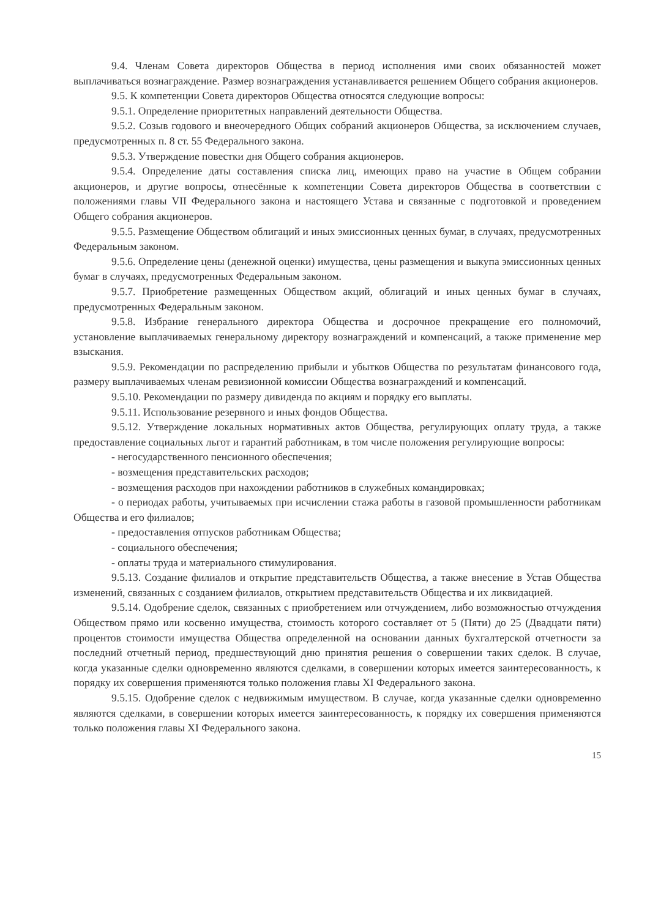9.4. Членам Совета директоров Общества в период исполнения ими своих обязанностей может выплачиваться вознаграждение. Размер вознаграждения устанавливается решением Общего собрания акционеров.
9.5. К компетенции Совета директоров Общества относятся следующие вопросы:
9.5.1. Определение приоритетных направлений деятельности Общества.
9.5.2. Созыв годового и внеочередного Общих собраний акционеров Общества, за исключением случаев, предусмотренных п. 8 ст. 55 Федерального закона.
9.5.3. Утверждение повестки дня Общего собрания акционеров.
9.5.4. Определение даты составления списка лиц, имеющих право на участие в Общем собрании акционеров, и другие вопросы, отнесённые к компетенции Совета директоров Общества в соответствии с положениями главы VII Федерального закона и настоящего Устава и связанные с подготовкой и проведением Общего собрания акционеров.
9.5.5. Размещение Обществом облигаций и иных эмиссионных ценных бумаг, в случаях, предусмотренных Федеральным законом.
9.5.6. Определение цены (денежной оценки) имущества, цены размещения и выкупа эмиссионных ценных бумаг в случаях, предусмотренных Федеральным законом.
9.5.7. Приобретение размещенных Обществом акций, облигаций и иных ценных бумаг в случаях, предусмотренных Федеральным законом.
9.5.8. Избрание генерального директора Общества и досрочное прекращение его полномочий, установление выплачиваемых генеральному директору вознаграждений и компенсаций, а также применение мер взыскания.
9.5.9. Рекомендации по распределению прибыли и убытков Общества по результатам финансового года, размеру выплачиваемых членам ревизионной комиссии Общества вознаграждений и компенсаций.
9.5.10. Рекомендации по размеру дивиденда по акциям и порядку его выплаты.
9.5.11. Использование резервного и иных фондов Общества.
9.5.12. Утверждение локальных нормативных актов Общества, регулирующих оплату труда, а также предоставление социальных льгот и гарантий работникам, в том числе положения регулирующие вопросы:
- негосударственного пенсионного обеспечения;
- возмещения представительских расходов;
- возмещения расходов при нахождении работников в служебных командировках;
- о периодах работы, учитываемых при исчислении стажа работы в газовой промышленности работникам Общества и его филиалов;
- предоставления отпусков работникам Общества;
- социального обеспечения;
- оплаты труда и материального стимулирования.
9.5.13. Создание филиалов и открытие представительств Общества, а также внесение в Устав Общества изменений, связанных с созданием филиалов, открытием представительств Общества и их ликвидацией.
9.5.14. Одобрение сделок, связанных с приобретением или отчуждением, либо возможностью отчуждения Обществом прямо или косвенно имущества, стоимость которого составляет от 5 (Пяти) до 25 (Двадцати пяти) процентов стоимости имущества Общества определенной на основании данных бухгалтерской отчетности за последний отчетный период, предшествующий дню принятия решения о совершении таких сделок. В случае, когда указанные сделки одновременно являются сделками, в совершении которых имеется заинтересованность, к порядку их совершения применяются только положения главы XI Федерального закона.
9.5.15. Одобрение сделок с недвижимым имуществом. В случае, когда указанные сделки одновременно являются сделками, в совершении которых имеется заинтересованность, к порядку их совершения применяются только положения главы XI Федерального закона.
15